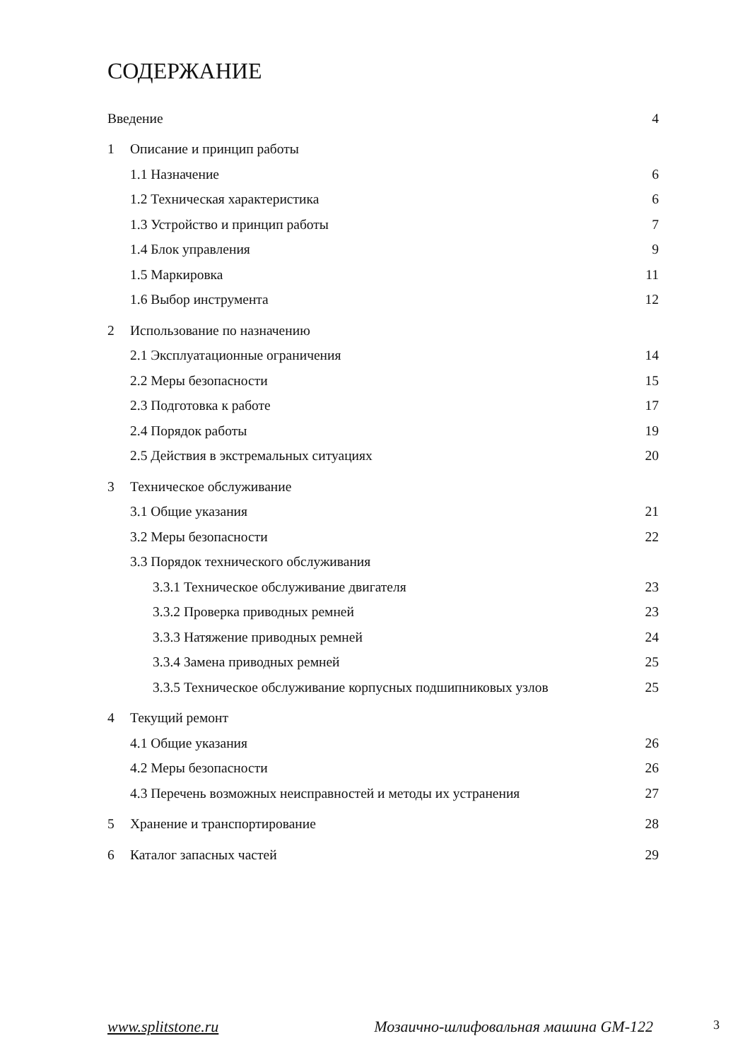СОДЕРЖАНИЕ
Введение 4
1 Описание и принцип работы
1.1 Назначение 6
1.2 Техническая характеристика 6
1.3 Устройство и принцип работы 7
1.4 Блок управления 9
1.5 Маркировка 11
1.6 Выбор инструмента 12
2 Использование по назначению
2.1 Эксплуатационные ограничения 14
2.2 Меры безопасности 15
2.3 Подготовка к работе 17
2.4 Порядок работы 19
2.5 Действия в экстремальных ситуациях 20
3 Техническое обслуживание
3.1 Общие указания 21
3.2 Меры безопасности 22
3.3 Порядок технического обслуживания
3.3.1 Техническое обслуживание двигателя 23
3.3.2 Проверка приводных ремней 23
3.3.3 Натяжение приводных ремней 24
3.3.4 Замена приводных ремней 25
3.3.5 Техническое обслуживание корпусных подшипниковых узлов 25
4 Текущий ремонт
4.1 Общие указания 26
4.2 Меры безопасности 26
4.3 Перечень возможных неисправностей и методы их устранения 27
5 Хранение и транспортирование 28
6 Каталог запасных частей 29
www.splitstone.ru Мозаично-шлифовальная машина GM-122 3